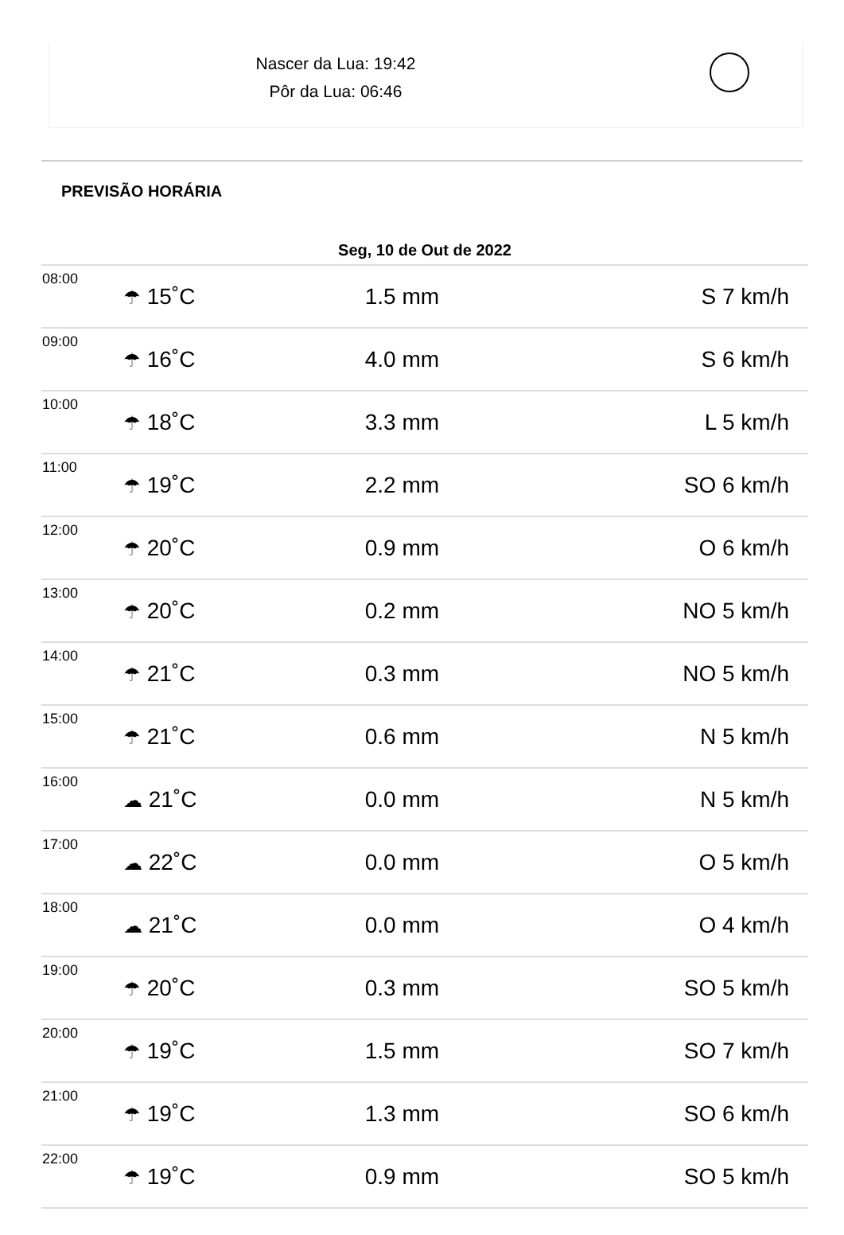Nascer da Lua: 19:42
Pôr da Lua: 06:46
PREVISÃO HORÁRIA
| Seg, 10 de Out de 2022 | | | |
| --- | --- | --- | --- |
| 08:00 | ☂ 15˚C | 1.5 mm | S 7 km/h |
| 09:00 | ☂ 16˚C | 4.0 mm | S 6 km/h |
| 10:00 | ☂ 18˚C | 3.3 mm | L 5 km/h |
| 11:00 | ☂ 19˚C | 2.2 mm | SO 6 km/h |
| 12:00 | ☂ 20˚C | 0.9 mm | O 6 km/h |
| 13:00 | ☂ 20˚C | 0.2 mm | NO 5 km/h |
| 14:00 | ☂ 21˚C | 0.3 mm | NO 5 km/h |
| 15:00 | ☂ 21˚C | 0.6 mm | N 5 km/h |
| 16:00 | ☁ 21˚C | 0.0 mm | N 5 km/h |
| 17:00 | ☁ 22˚C | 0.0 mm | O 5 km/h |
| 18:00 | ☁ 21˚C | 0.0 mm | O 4 km/h |
| 19:00 | ☂ 20˚C | 0.3 mm | SO 5 km/h |
| 20:00 | ☂ 19˚C | 1.5 mm | SO 7 km/h |
| 21:00 | ☂ 19˚C | 1.3 mm | SO 6 km/h |
| 22:00 | ☂ 19˚C | 0.9 mm | SO 5 km/h |